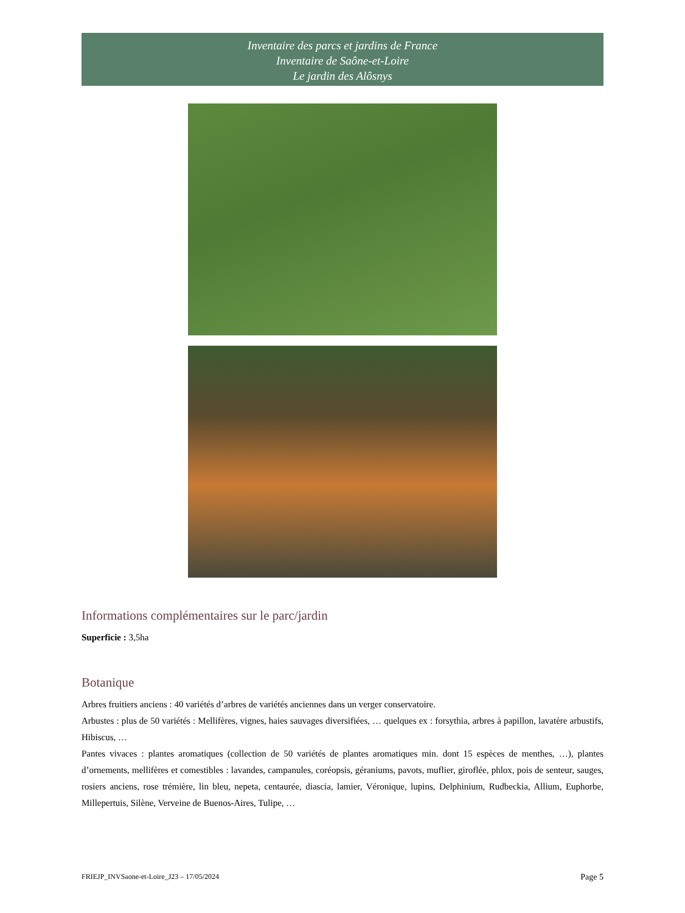Inventaire des parcs et jardins de France
Inventaire de Saône-et-Loire
Le jardin des Alôsnys
Informations complémentaires sur le parc/jardin
Superficie : 3,5ha
Botanique
Arbres fruitiers anciens : 40 variétés d’arbres de variétés anciennes dans un verger conservatoire.
Arbustes : plus de 50 variétés : Mellifères, vignes, haies sauvages diversifiées, … quelques ex : forsythia, arbres à papillon, lavatère arbustifs, Hibiscus, …
Pantes vivaces : plantes aromatiques (collection de 50 variétés de plantes aromatiques min. dont 15 espèces de menthes, …), plantes d’ornements, mellifères et comestibles : lavandes, campanules, coréopsis, géraniums, pavots, muflier, giroflée, phlox, pois de senteur, sauges, rosiers anciens, rose trémière, lin bleu, nepeta, centaurée, diascia, lamier, Véronique, lupins, Delphinium, Rudbeckia, Allium, Euphorbe, Millepertuis, Silène, Verveine de Buenos-Aires, Tulipe, …
FRIEJP_INVSaone-et-Loire_J23 – 17/05/2024 Page 5